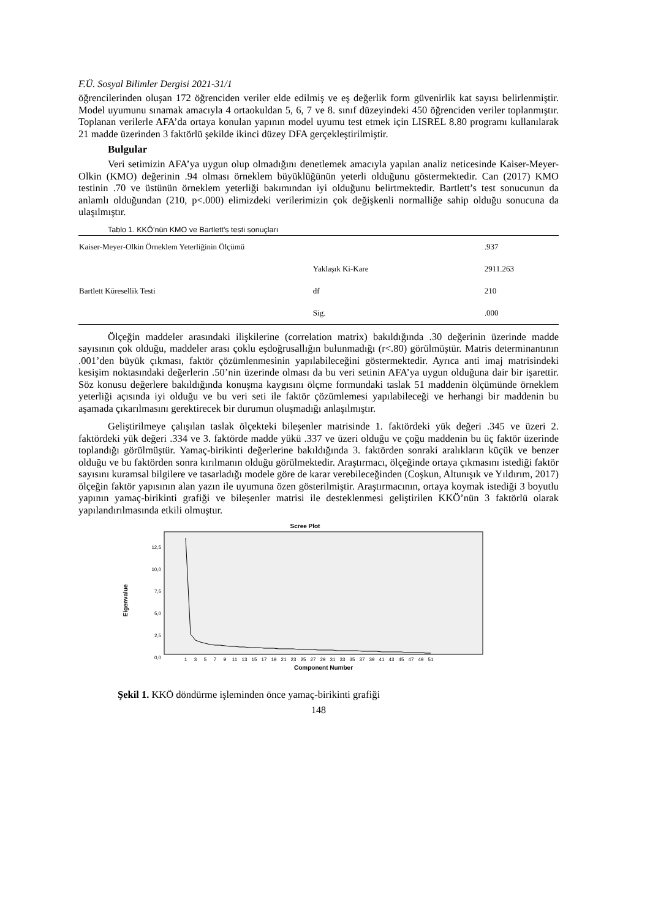F.Ü. Sosyal Bilimler Dergisi 2021-31/1
öğrencilerinden oluşan 172 öğrenciden veriler elde edilmiş ve eş değerlik form güvenirlik kat sayısı belirlenmiştir. Model uyumunu sınamak amacıyla 4 ortaokuldan 5, 6, 7 ve 8. sınıf düzeyindeki 450 öğrenciden veriler toplanmıştır. Toplanan verilerle AFA’da ortaya konulan yapının model uyumu test etmek için LISREL 8.80 programı kullanılarak 21 madde üzerinden 3 faktörlü şekilde ikinci düzey DFA gerçekleştirilmiştir.
Bulgular
Veri setimizin AFA’ya uygun olup olmadığını denetlemek amacıyla yapılan analiz neticesinde Kaiser-Meyer-Olkin (KMO) değerinin .94 olması örneklem büyüklüğünün yeterli olduğunu göstermektedir. Can (2017) KMO testinin .70 ve üstünün örneklem yeterliği bakımından iyi olduğunu belirtmektedir. Bartlett’s test sonucunun da anlamlı olduğundan (210, p<.000) elimizdeki verilerimizin çok değişkenli normalliğe sahip olduğu sonucuna da ulaşılmıştır.
Tablo 1. KKÖ’nün KMO ve Bartlett's testi sonuçları
| Kaiser-Meyer-Olkin Örneklem Yeterliğinin Ölçümü | | .937 |
| Bartlett Küresellik Testi | Yaklaşık Ki-Kare | 2911.263 |
| | df | 210 |
| | Sig. | .000 |
Ölçeğin maddeler arasındaki ilişkilerine (correlation matrix) bakıldığında .30 değerinin üzerinde madde sayısının çok olduğu, maddeler arası çoklu eşdoğrusallığın bulunmadığı (r<.80) görülmüştür. Matris determinantının .001’den büyük çıkması, faktör çözümlenmesinin yapılabileceğini göstermektedir. Ayrıca anti imaj matrisindeki kesişim noktasındaki değerlerin .50’nin üzerinde olması da bu veri setinin AFA’ya uygun olduğuna dair bir işarettir. Söz konusu değerlere bakıldığında konuşma kaygısını ölçme formundaki taslak 51 maddenin ölçümünde örneklem yeterliği açısında iyi olduğu ve bu veri seti ile faktör çözümlemesi yapılabileceği ve herhangi bir maddenin bu aşamada çıkarılmasını gerektirecek bir durumun oluşmadığı anlaşılmıştır.
Geliştirilmeye çalışılan taslak ölçekteki bileşenler matrisinde 1. faktördeki yük değeri .345 ve üzeri 2. faktördeki yük değeri .334 ve 3. faktörde madde yükü .337 ve üzeri olduğu ve çoğu maddenin bu üç faktör üzerinde toplandığı görülmüştür. Yamaç-birikinti değerlerine bakıldığında 3. faktörden sonraki aralıkların küçük ve benzer olduğu ve bu faktörden sonra kırılmanın olduğu görülmektedir. Araştırmacı, ölçeğinde ortaya çıkmasını istediği faktör sayısını kuramsal bilgilere ve tasarladığı modele göre de karar verebileceğinden (Coşkun, Altunışık ve Yıldırım, 2017) ölçeğin faktör yapısının alan yazın ile uyumuna özen gösterilmiştir. Araştırmacının, ortaya koymak istediği 3 boyutlu yapının yamaç-birikinti grafiği ve bileşenler matrisi ile desteklenmesi geliştirilen KKÖ’nün 3 faktörlü olarak yapılandırılmasında etkili olmuştur.
Scree Plot
12,5
10,0
7,5
5,0
2,5
0,0
Eigenvalue
1
3
5
7
9
11
13
15
17
19
21
23
25
27
29
31
33
35
37
39
41
43
45
47
49
51
Component Number
Şekil 1. KKÖ döndürme işleminden önce yamaç-birikinti grafiği
148